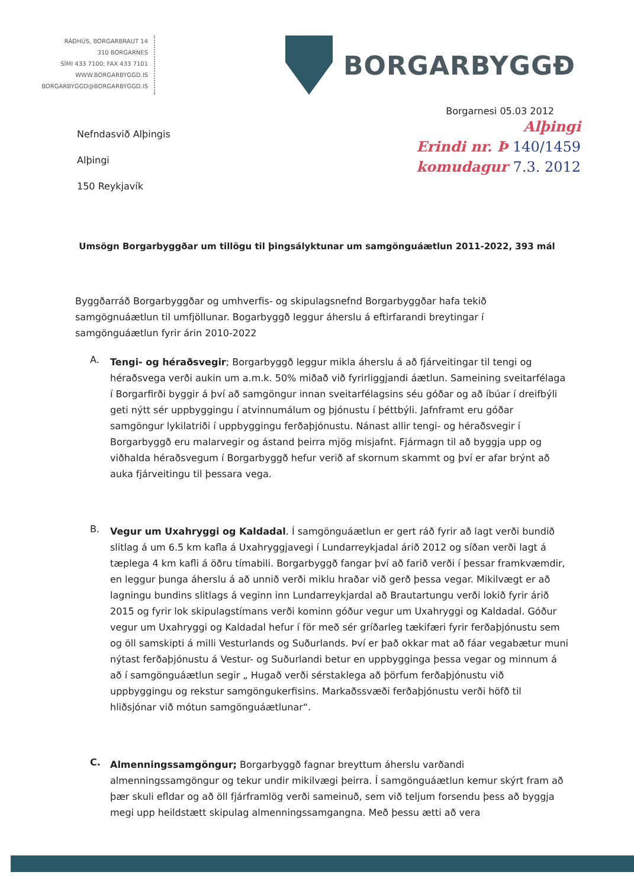RÁÐHÚS, BORGARBRAUT 14
310 BORGARNES
SÍMI 433 7100; FAX 433 7101
WWW.BORGARBYGGD.IS
BORGARBYGGD@BORGARBYGGD.IS
BORGARBYGGÐ
Borgarnesi 05.03 2012
Nefndasvið Alþingis
Alþingi
150 Reykjavík
Alþingi
Erindi nr. Þ 140/1459
komudagur 7.3. 2012
Umsögn Borgarbyggðar um tillögu til þingsályktunar um samgönguáætlun 2011-2022, 393 mál
Byggðarráð Borgarbyggðar og umhverfis- og skipulagsnefnd Borgarbyggðar hafa tekið samgögnuáætlun til umfjöllunar. Bogarbyggð leggur áherslu á eftirfarandi breytingar í samgönguáætlun fyrir árin 2010-2022
A.
Tengi- og héraðsvegir; Borgarbyggð leggur mikla áherslu á að fjárveitingar til tengi og héraðsvega verði aukin um a.m.k. 50% miðað við fyrirliggjandi áætlun. Sameining sveitarfélaga í Borgarfirði byggir á því að samgöngur innan sveitarfélagsins séu góðar og að íbúar í dreifbýli geti nýtt sér uppbyggingu í atvinnumálum og þjónustu í þéttbýli. Jafnframt eru góðar samgöngur lykilatriði í uppbyggingu ferðaþjónustu. Nánast allir tengi- og héraðsvegir í Borgarbyggð eru malarvegir og ástand þeirra mjög misjafnt. Fjármagn til að byggja upp og viðhalda héraðsvegum í Borgarbyggð hefur verið af skornum skammt og því er afar brýnt að auka fjárveitingu til þessara vega.
B.
Vegur um Uxahryggi og Kaldadal. Í samgönguáætlun er gert ráð fyrir að lagt verði bundið slitlag á um 6.5 km kafla á Uxahryggjavegi í Lundarreykjadal árið 2012 og síðan verði lagt á tæplega 4 km kafli á öðru tímabili. Borgarbyggð fangar því að farið verði í þessar framkvæmdir, en leggur þunga áherslu á að unnið verði miklu hraðar við gerð þessa vegar. Mikilvægt er að lagningu bundins slitlags á veginn inn Lundarreykjardal að Brautartungu verði lokið fyrir árið 2015 og fyrir lok skipulagstímans verði kominn góður vegur um Uxahryggi og Kaldadal. Góður vegur um Uxahryggi og Kaldadal hefur í för með sér gríðarleg tækifæri fyrir ferðaþjónustu sem og öll samskipti á milli Vesturlands og Suðurlands. Því er það okkar mat að fáar vegabætur muni nýtast ferðaþjónustu á Vestur- og Suðurlandi betur en uppbygginga þessa vegar og minnum á að í samgönguáætlun segir „ Hugað verði sérstaklega að þörfum ferðaþjónustu við uppbyggingu og rekstur samgöngukerfisins. Markaðssvæði ferðaþjónustu verði höfð til hliðsjónar við mótun samgönguáætlunar“.
C.
Almenningssamgöngur; Borgarbyggð fagnar breyttum áherslu varðandi almenningssamgöngur og tekur undir mikilvægi þeirra. Í samgönguáætlun kemur skýrt fram að þær skuli efldar og að öll fjárframlög verði sameinuð, sem við teljum forsendu þess að byggja megi upp heildstætt skipulag almenningssamgangna. Með þessu ætti að vera